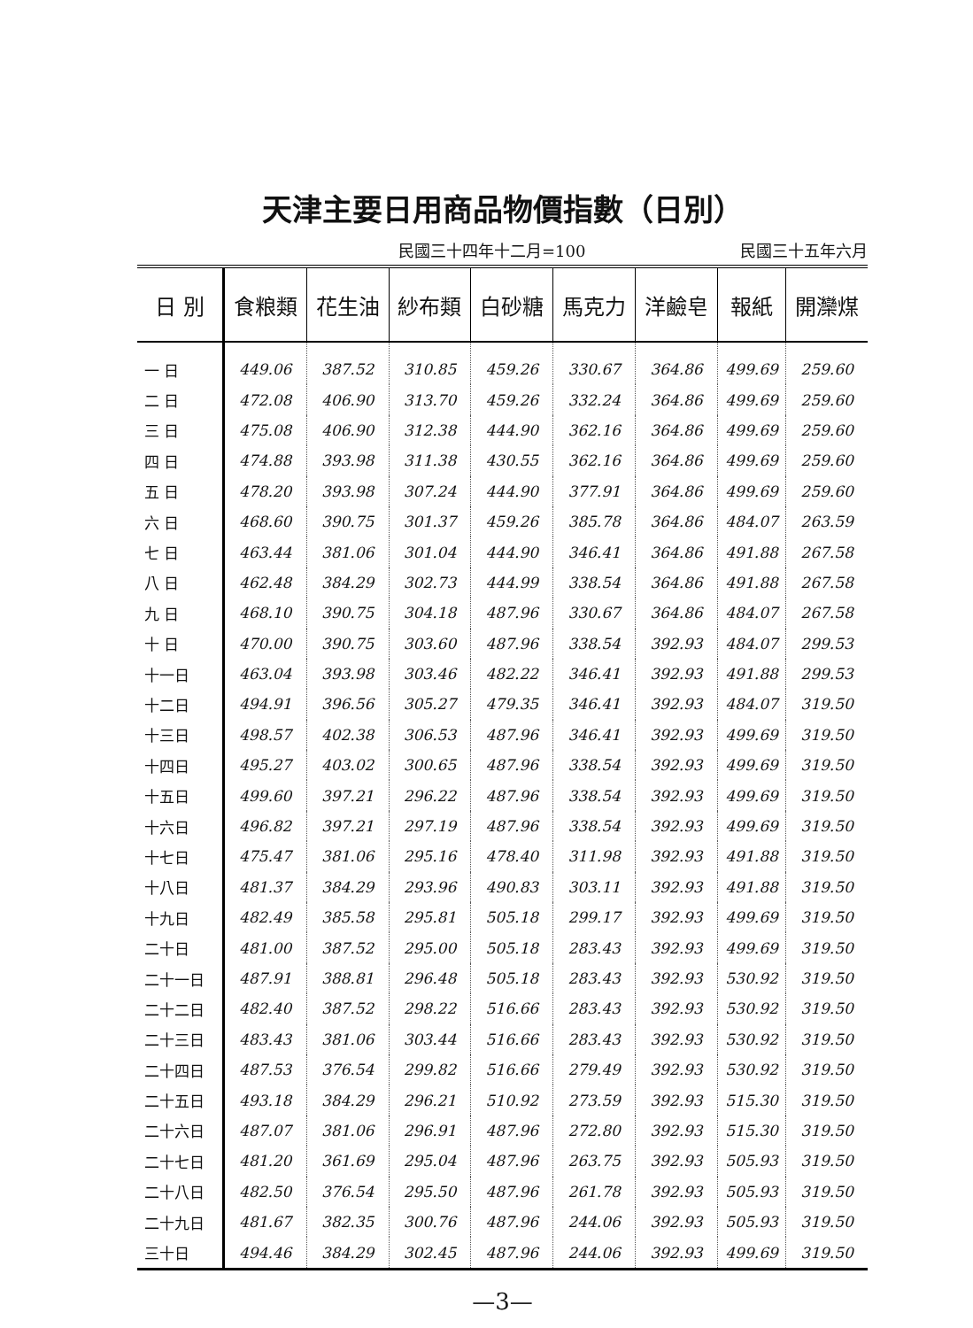天津主要日用商品物價指數（日別）
民國三十四年十二月=100 民國三十五年六月
| 日 別 | 食粮類 | 花生油 | 紗布類 | 白砂糖 | 馬克力 | 洋鹼皂 | 報紙 | 開灤煤 |
| --- | --- | --- | --- | --- | --- | --- | --- | --- |
| 一 日 | 449.06 | 387.52 | 310.85 | 459.26 | 330.67 | 364.86 | 499.69 | 259.60 |
| 二 日 | 472.08 | 406.90 | 313.70 | 459.26 | 332.24 | 364.86 | 499.69 | 259.60 |
| 三 日 | 475.08 | 406.90 | 312.38 | 444.90 | 362.16 | 364.86 | 499.69 | 259.60 |
| 四 日 | 474.88 | 393.98 | 311.38 | 430.55 | 362.16 | 364.86 | 499.69 | 259.60 |
| 五 日 | 478.20 | 393.98 | 307.24 | 444.90 | 377.91 | 364.86 | 499.69 | 259.60 |
| 六 日 | 468.60 | 390.75 | 301.37 | 459.26 | 385.78 | 364.86 | 484.07 | 263.59 |
| 七 日 | 463.44 | 381.06 | 301.04 | 444.90 | 346.41 | 364.86 | 491.88 | 267.58 |
| 八 日 | 462.48 | 384.29 | 302.73 | 444.99 | 338.54 | 364.86 | 491.88 | 267.58 |
| 九 日 | 468.10 | 390.75 | 304.18 | 487.96 | 330.67 | 364.86 | 484.07 | 267.58 |
| 十 日 | 470.00 | 390.75 | 303.60 | 487.96 | 338.54 | 392.93 | 484.07 | 299.53 |
| 十一日 | 463.04 | 393.98 | 303.46 | 482.22 | 346.41 | 392.93 | 491.88 | 299.53 |
| 十二日 | 494.91 | 396.56 | 305.27 | 479.35 | 346.41 | 392.93 | 484.07 | 319.50 |
| 十三日 | 498.57 | 402.38 | 306.53 | 487.96 | 346.41 | 392.93 | 499.69 | 319.50 |
| 十四日 | 495.27 | 403.02 | 300.65 | 487.96 | 338.54 | 392.93 | 499.69 | 319.50 |
| 十五日 | 499.60 | 397.21 | 296.22 | 487.96 | 338.54 | 392.93 | 499.69 | 319.50 |
| 十六日 | 496.82 | 397.21 | 297.19 | 487.96 | 338.54 | 392.93 | 499.69 | 319.50 |
| 十七日 | 475.47 | 381.06 | 295.16 | 478.40 | 311.98 | 392.93 | 491.88 | 319.50 |
| 十八日 | 481.37 | 384.29 | 293.96 | 490.83 | 303.11 | 392.93 | 491.88 | 319.50 |
| 十九日 | 482.49 | 385.58 | 295.81 | 505.18 | 299.17 | 392.93 | 499.69 | 319.50 |
| 二十日 | 481.00 | 387.52 | 295.00 | 505.18 | 283.43 | 392.93 | 499.69 | 319.50 |
| 二十一日 | 487.91 | 388.81 | 296.48 | 505.18 | 283.43 | 392.93 | 530.92 | 319.50 |
| 二十二日 | 482.40 | 387.52 | 298.22 | 516.66 | 283.43 | 392.93 | 530.92 | 319.50 |
| 二十三日 | 483.43 | 381.06 | 303.44 | 516.66 | 283.43 | 392.93 | 530.92 | 319.50 |
| 二十四日 | 487.53 | 376.54 | 299.82 | 516.66 | 279.49 | 392.93 | 530.92 | 319.50 |
| 二十五日 | 493.18 | 384.29 | 296.21 | 510.92 | 273.59 | 392.93 | 515.30 | 319.50 |
| 二十六日 | 487.07 | 381.06 | 296.91 | 487.96 | 272.80 | 392.93 | 515.30 | 319.50 |
| 二十七日 | 481.20 | 361.69 | 295.04 | 487.96 | 263.75 | 392.93 | 505.93 | 319.50 |
| 二十八日 | 482.50 | 376.54 | 295.50 | 487.96 | 261.78 | 392.93 | 505.93 | 319.50 |
| 二十九日 | 481.67 | 382.35 | 300.76 | 487.96 | 244.06 | 392.93 | 505.93 | 319.50 |
| 三十日 | 494.46 | 384.29 | 302.45 | 487.96 | 244.06 | 392.93 | 499.69 | 319.50 |
—3—